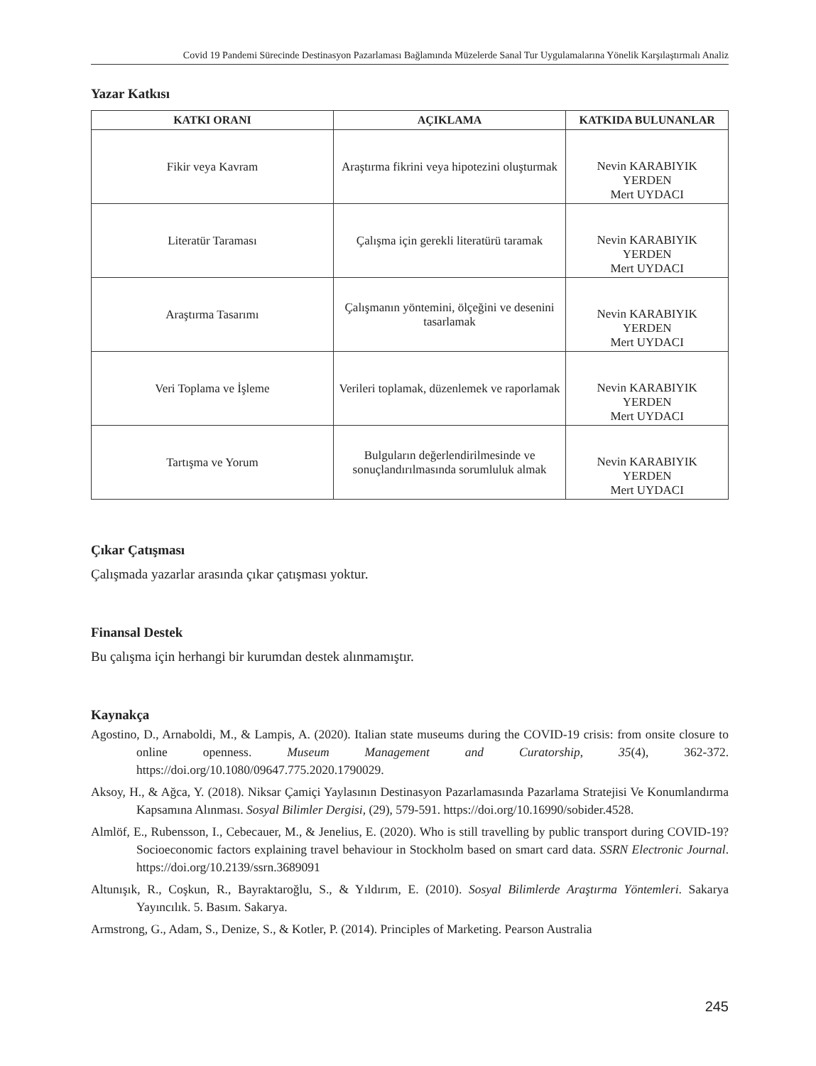Covid 19 Pandemi Sürecinde Destinasyon Pazarlaması Bağlamında Müzelerde Sanal Tur Uygulamalarına Yönelik Karşılaştırmalı Analiz
Yazar Katkısı
| KATKI ORANI | AÇIKLAMA | KATKIDA BULUNANLAR |
| --- | --- | --- |
| Fikir veya Kavram | Araştırma fikrini veya hipotezini oluşturmak | Nevin KARABIYIK YERDEN Mert UYDACI |
| Literatür Taraması | Çalışma için gerekli literatürü taramak | Nevin KARABIYIK YERDEN Mert UYDACI |
| Araştırma Tasarımı | Çalışmanın yöntemini, ölçeğini ve desenini tasarlamak | Nevin KARABIYIK YERDEN Mert UYDACI |
| Veri Toplama ve İşleme | Verileri toplamak, düzenlemek ve raporlamak | Nevin KARABIYIK YERDEN Mert UYDACI |
| Tartışma ve Yorum | Bulguların değerlendirilmesinde ve sonuçlandırılmasında sorumluluk almak | Nevin KARABIYIK YERDEN Mert UYDACI |
Çıkar Çatışması
Çalışmada yazarlar arasında çıkar çatışması yoktur.
Finansal Destek
Bu çalışma için herhangi bir kurumdan destek alınmamıştır.
Kaynakça
Agostino, D., Arnaboldi, M., & Lampis, A. (2020). Italian state museums during the COVID-19 crisis: from onsite closure to online openness. Museum Management and Curatorship, 35(4), 362-372. https://doi.org/10.1080/09647.775.2020.1790029.
Aksoy, H., & Ağca, Y. (2018). Niksar Çamiçi Yaylasının Destinasyon Pazarlamasında Pazarlama Stratejisi Ve Konumlandırma Kapsamına Alınması. Sosyal Bilimler Dergisi, (29), 579-591. https://doi.org/10.16990/sobider.4528.
Almlöf, E., Rubensson, I., Cebecauer, M., & Jenelius, E. (2020). Who is still travelling by public transport during COVID-19? Socioeconomic factors explaining travel behaviour in Stockholm based on smart card data. SSRN Electronic Journal. https://doi.org/10.2139/ssrn.3689091
Altunışık, R., Coşkun, R., Bayraktaroğlu, S., & Yıldırım, E. (2010). Sosyal Bilimlerde Araştırma Yöntemleri. Sakarya Yayıncılık. 5. Basım. Sakarya.
Armstrong, G., Adam, S., Denize, S., & Kotler, P. (2014). Principles of Marketing. Pearson Australia
245